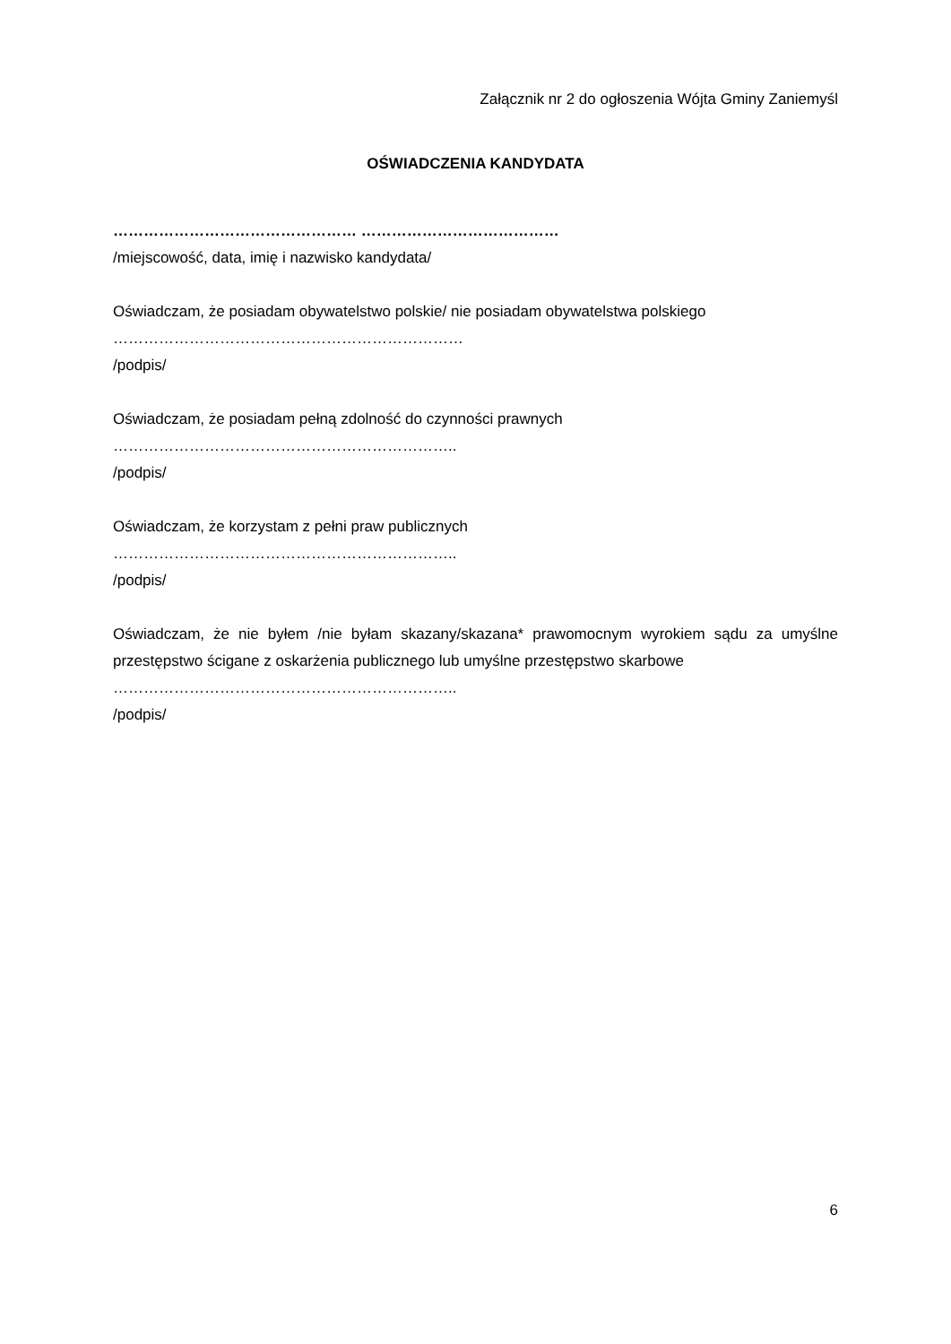Załącznik nr 2 do ogłoszenia Wójta Gminy Zaniemyśl
OŚWIADCZENIA KANDYDATA
………………………………………… …………………………………
/miejscowość, data, imię i nazwisko kandydata/
Oświadczam, że posiadam obywatelstwo polskie/ nie posiadam obywatelstwa polskiego
……………………………………………………………
/podpis/
Oświadczam, że posiadam pełną zdolność do czynności prawnych
…………………………………………………………..
/podpis/
Oświadczam, że korzystam z pełni praw publicznych
…………………………………………………………..
/podpis/
Oświadczam, że nie byłem /nie byłam skazany/skazana* prawomocnym wyrokiem sądu za umyślne przestępstwo ścigane z oskarżenia publicznego lub umyślne przestępstwo skarbowe
…………………………………………………………..
/podpis/
6